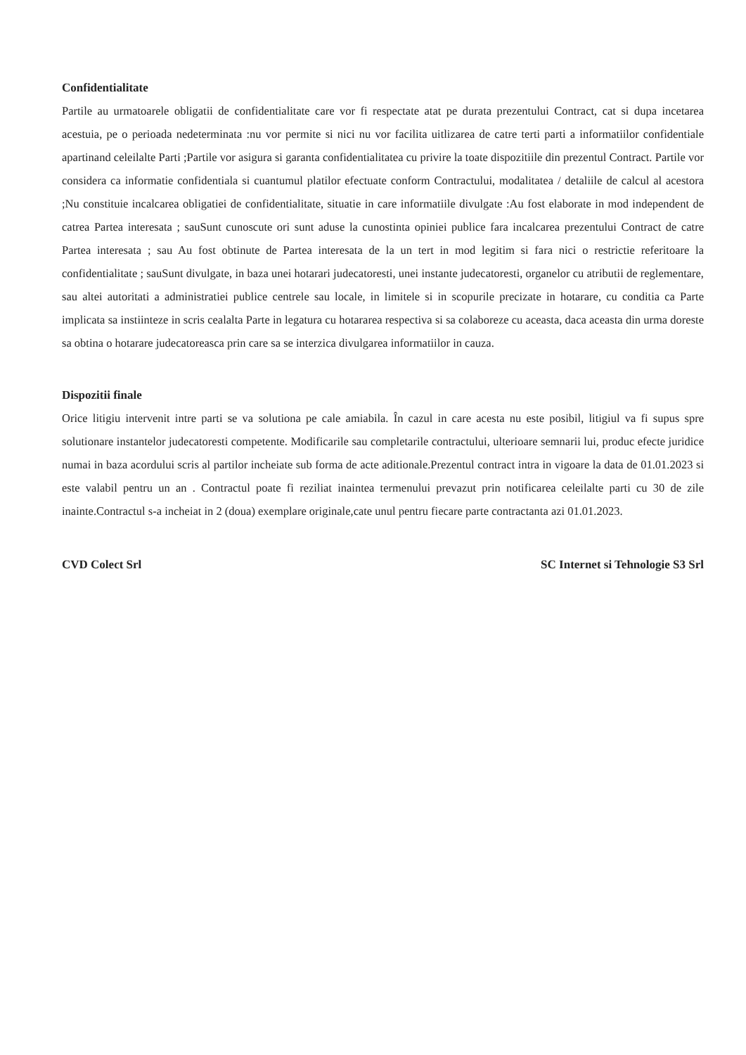Confidentialitate
Partile au urmatoarele obligatii de confidentialitate care vor fi respectate atat pe durata prezentului Contract, cat si dupa incetarea acestuia, pe o perioada nedeterminata :nu vor permite si nici nu vor facilita uitlizarea de catre terti parti a informatiilor confidentiale apartinand celeilalte Parti ;Partile vor asigura si garanta confidentialitatea cu privire la toate dispozitiile din prezentul Contract. Partile vor considera ca informatie confidentiala si cuantumul platilor efectuate conform Contractului, modalitatea / detaliile de calcul al acestora ;Nu constituie incalcarea obligatiei de confidentialitate, situatie in care informatiile divulgate :Au fost elaborate in mod independent de catrea Partea interesata ; sauSunt cunoscute ori sunt aduse la cunostinta opiniei publice fara incalcarea prezentului Contract de catre Partea interesata ; sau Au fost obtinute de Partea interesata de la un tert in mod legitim si fara nici o restrictie referitoare la confidentialitate ; sauSunt divulgate, in baza unei hotarari judecatoresti, unei instante judecatoresti, organelor cu atributii de reglementare, sau altei autoritati a administratiei publice centrele sau locale, in limitele si in scopurile precizate in hotarare, cu conditia ca Parte implicata sa instiinteze in scris cealalta Parte in legatura cu hotararea respectiva si sa colaboreze cu aceasta, daca aceasta din urma doreste sa obtina o hotarare judecatoreasca prin care sa se interzica divulgarea informatiilor in cauza.
Dispozitii finale
Orice litigiu intervenit intre parti se va solutiona pe cale amiabila. În cazul in care acesta nu este posibil, litigiul va fi supus spre solutionare instantelor judecatoresti competente. Modificarile sau completarile contractului, ulterioare semnarii lui, produc efecte juridice numai in baza acordului scris al partilor incheiate sub forma de acte aditionale.Prezentul contract intra in vigoare la data de 01.01.2023 si este valabil pentru un an . Contractul poate fi reziliat inaintea termenului prevazut prin notificarea celeilalte parti cu 30 de zile inainte.Contractul s-a incheiat in 2 (doua) exemplare originale,cate unul pentru fiecare parte contractanta azi 01.01.2023.
CVD Colect Srl SC Internet si Tehnologie S3 Srl